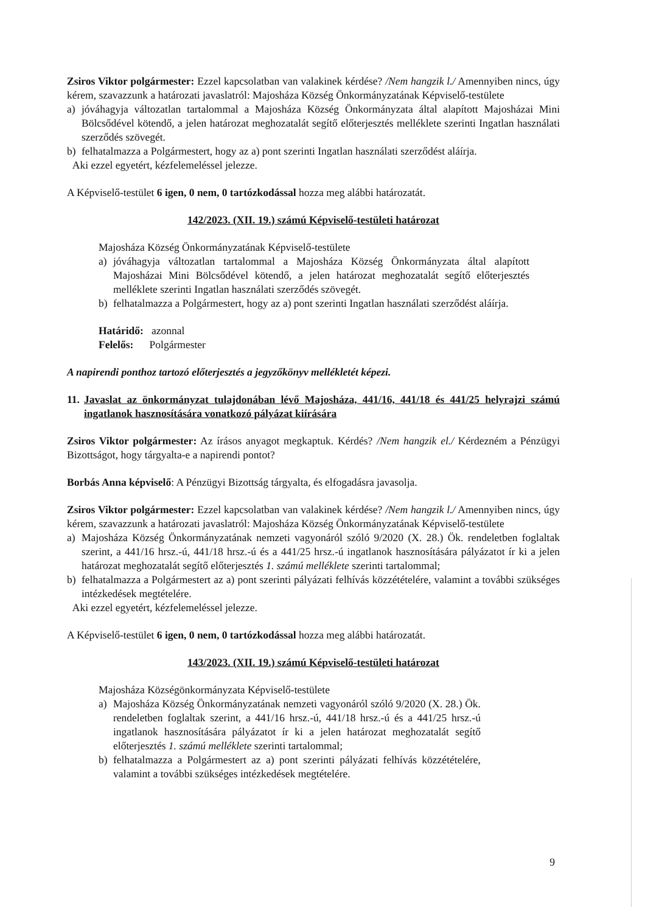Zsiros Viktor polgármester: Ezzel kapcsolatban van valakinek kérdése? /Nem hangzik l./ Amennyiben nincs, úgy kérem, szavazzunk a határozati javaslatról: Majosháza Község Önkormányzatának Képviselő-testülete
a) jóváhagyja változatlan tartalommal a Majosháza Község Önkormányzata által alapított Majosházai Mini Bölcsődével kötendő, a jelen határozat meghozatalát segítő előterjesztés melléklete szerinti Ingatlan használati szerződés szövegét.
b) felhatalmazza a Polgármestert, hogy az a) pont szerinti Ingatlan használati szerződést aláírja.
Aki ezzel egyetért, kézfelemeléssel jelezze.
A Képviselő-testület 6 igen, 0 nem, 0 tartózkodással hozza meg alábbi határozatát.
142/2023. (XII. 19.) számú Képviselő-testületi határozat
Majosháza Község Önkormányzatának Képviselő-testülete
a) jóváhagyja változatlan tartalommal a Majosháza Község Önkormányzata által alapított Majosházai Mini Bölcsődével kötendő, a jelen határozat meghozatalát segítő előterjesztés melléklete szerinti Ingatlan használati szerződés szövegét.
b) felhatalmazza a Polgármestert, hogy az a) pont szerinti Ingatlan használati szerződést aláírja.
Határidő: azonnal
Felelős: Polgármester
A napirendi ponthoz tartozó előterjesztés a jegyzőkönyv mellékletét képezi.
11.
Javaslat az önkormányzat tulajdonában lévő Majosháza, 441/16, 441/18 és 441/25 helyrajzi számú ingatlanok hasznosítására vonatkozó pályázat kiírására
Zsiros Viktor polgármester: Az írásos anyagot megkaptuk. Kérdés? /Nem hangzik el./ Kérdezném a Pénzügyi Bizottságot, hogy tárgyalta-e a napirendi pontot?
Borbás Anna képviselő: A Pénzügyi Bizottság tárgyalta, és elfogadásra javasolja.
Zsiros Viktor polgármester: Ezzel kapcsolatban van valakinek kérdése? /Nem hangzik l./ Amennyiben nincs, úgy kérem, szavazzunk a határozati javaslatról: Majosháza Község Önkormányzatának Képviselő-testülete
a) Majosháza Község Önkormányzatának nemzeti vagyonáról szóló 9/2020 (X. 28.) Ök. rendeletben foglaltak szerint, a 441/16 hrsz.-ú, 441/18 hrsz.-ú és a 441/25 hrsz.-ú ingatlanok hasznosítására pályázatot ír ki a jelen határozat meghozatalát segítő előterjesztés 1. számú melléklete szerinti tartalommal;
b) felhatalmazza a Polgármestert az a) pont szerinti pályázati felhívás közzétételére, valamint a további szükséges intézkedések megtételére.
Aki ezzel egyetért, kézfelemeléssel jelezze.
A Képviselő-testület 6 igen, 0 nem, 0 tartózkodással hozza meg alábbi határozatát.
143/2023. (XII. 19.) számú Képviselő-testületi határozat
Majosháza Községönkormányzata Képviselő-testülete
a) Majosháza Község Önkormányzatának nemzeti vagyonáról szóló 9/2020 (X. 28.) Ök. rendeletben foglaltak szerint, a 441/16 hrsz.-ú, 441/18 hrsz.-ú és a 441/25 hrsz.-ú ingatlanok hasznosítására pályázatot ír ki a jelen határozat meghozatalát segítő előterjesztés 1. számú melléklete szerinti tartalommal;
b) felhatalmazza a Polgármestert az a) pont szerinti pályázati felhívás közzétételére, valamint a további szükséges intézkedések megtételére.
9